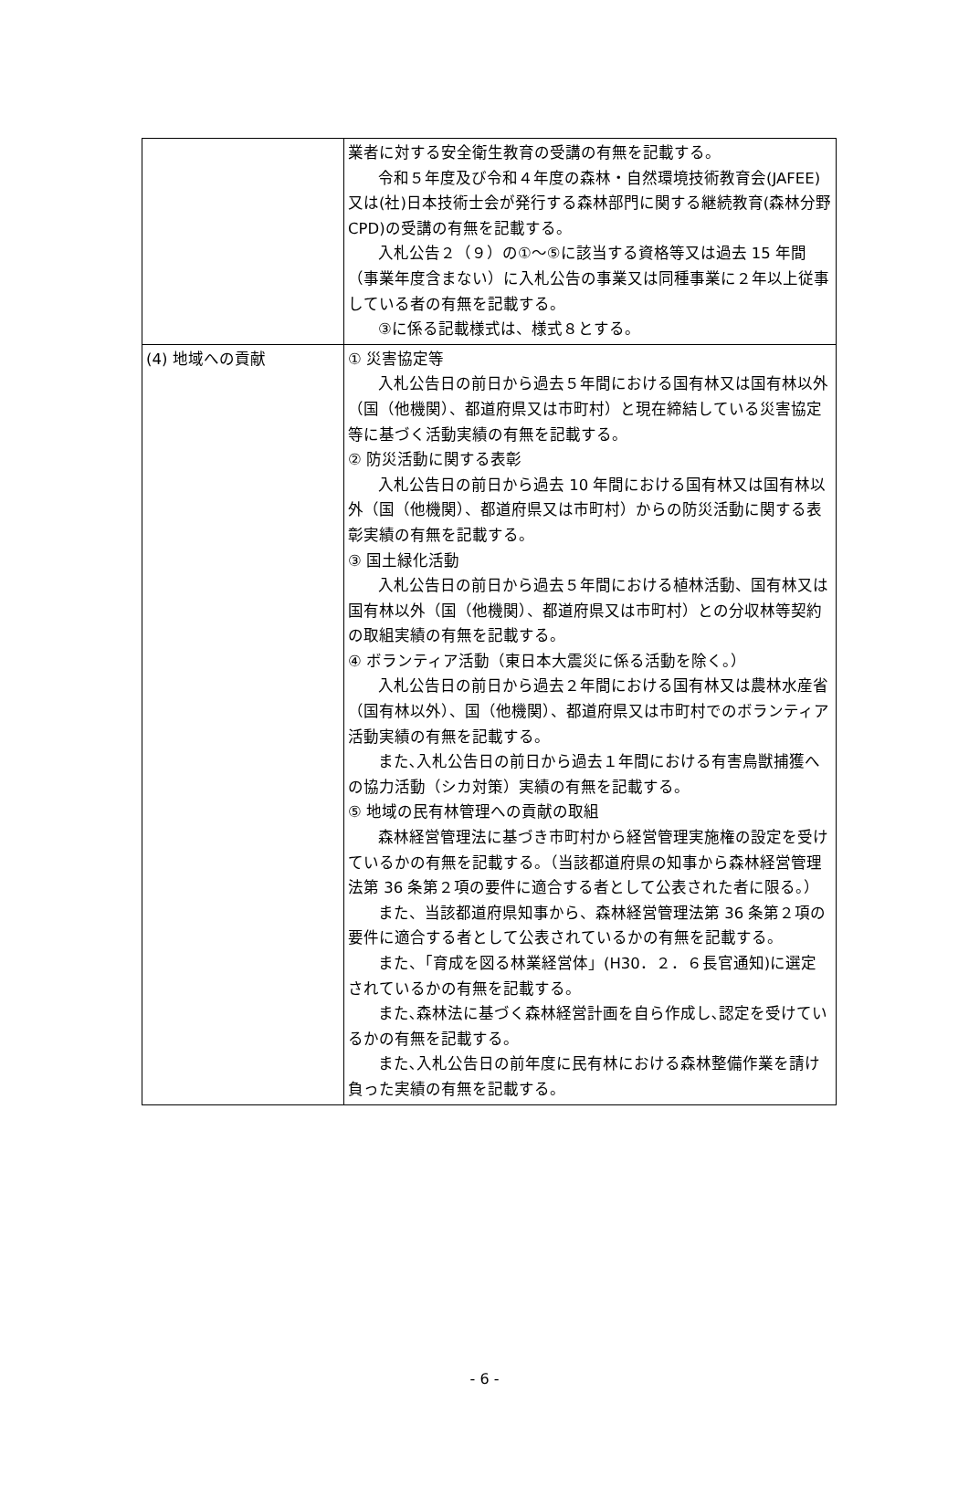| | 業者に対する安全衛生教育の受講の有無を記載する。 令和５年度及び令和４年度の森林・自然環境技術教育会(JAFEE)又は(社)日本技術士会が発行する森林部門に関する継続教育(森林分野 CPD)の受講の有無を記載する。 入札公告２（９）の①～⑤に該当する資格等又は過去 15 年間（事業年度含まない）に入札公告の事業又は同種事業に２年以上従事している者の有無を記載する。 ③に係る記載様式は、様式８とする。 |
| (4) 地域への貢献 | ① 災害協定等 入札公告日の前日から過去５年間における国有林又は国有林以外（国（他機関）、都道府県又は市町村）と現在締結している災害協定等に基づく活動実績の有無を記載する。 ② 防災活動に関する表彰 入札公告日の前日から過去 10 年間における国有林又は国有林以外（国（他機関）、都道府県又は市町村）からの防災活動に関する表彰実績の有無を記載する。 ③ 国土緑化活動 入札公告日の前日から過去５年間における植林活動、国有林又は国有林以外（国（他機関）、都道府県又は市町村）との分収林等契約の取組実績の有無を記載する。 ④ ボランティア活動（東日本大震災に係る活動を除く。） 入札公告日の前日から過去２年間における国有林又は農林水産省（国有林以外）、国（他機関）、都道府県又は市町村でのボランティア活動実績の有無を記載する。 また､入札公告日の前日から過去１年間における有害鳥獣捕獲への協力活動（シカ対策）実績の有無を記載する。 ⑤ 地域の民有林管理への貢献の取組 森林経営管理法に基づき市町村から経営管理実施権の設定を受けているかの有無を記載する。（当該都道府県の知事から森林経営管理法第 36 条第２項の要件に適合する者として公表された者に限る。） また、当該都道府県知事から、森林経営管理法第 36 条第２項の要件に適合する者として公表されているかの有無を記載する。 また、「育成を図る林業経営体」(H30．２．６長官通知)に選定されているかの有無を記載する。 また､森林法に基づく森林経営計画を自ら作成し､認定を受けているかの有無を記載する。 また､入札公告日の前年度に民有林における森林整備作業を請け負った実績の有無を記載する。 |
- 6 -